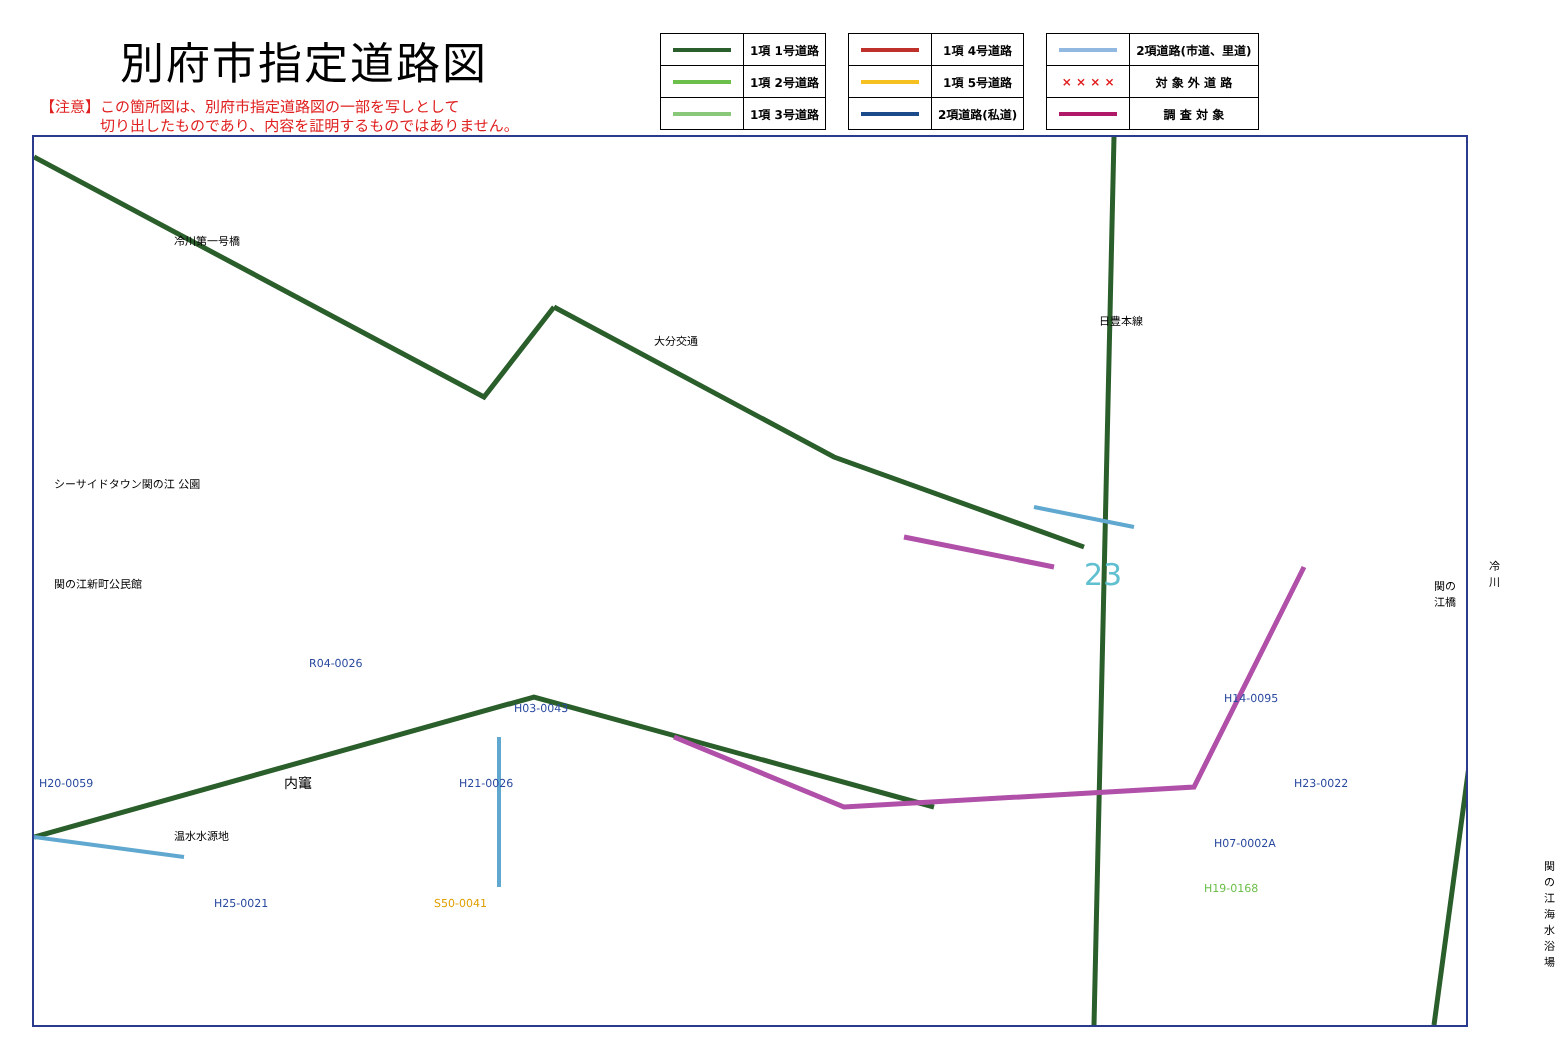別府市指定道路図
【注意】この箇所図は、別府市指定道路図の一部を写しとして
　　　　切り出したものであり、内容を証明するものではありません。
| | 1項 1号道路 |
| | 1項 2号道路 |
| | 1項 3号道路 |
| | 1項 4号道路 |
| | 1項 5号道路 |
| | 2項道路(私道) |
| | 2項道路(市道、里道) |
| × × × × | 対 象 外 道 路 |
| | 調 査 対 象 |
冷川第一号橋
大分交通
日豊本線
23
シーサイドタウン関の江 公園
関の江新町公民館
R04-0026
H03-0043
H14-0095
冷川
関の江橋
内竃
H20-0059 H21-0026 H23-0022
温水水源地
H07-0002A
H25-0021 S50-0041
H19-0168
関の江海水浴場